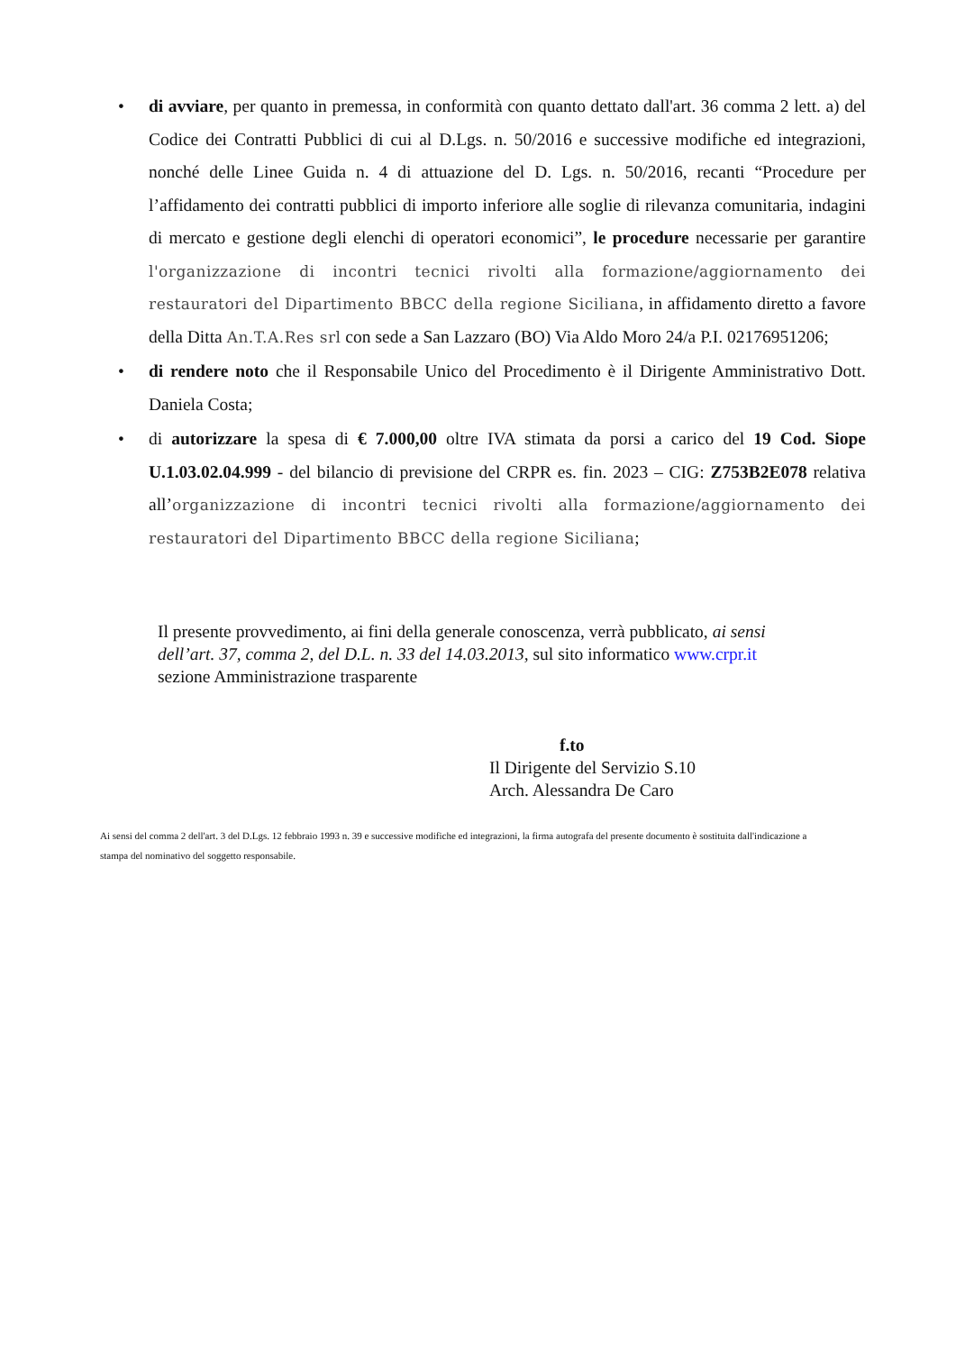• di avviare, per quanto in premessa, in conformità con quanto dettato dall'art. 36 comma 2 lett. a) del Codice dei Contratti Pubblici di cui al D.Lgs. n. 50/2016 e successive modifiche ed integrazioni, nonché delle Linee Guida n. 4 di attuazione del D. Lgs. n. 50/2016, recanti “Procedure per l’affidamento dei contratti pubblici di importo inferiore alle soglie di rilevanza comunitaria, indagini di mercato e gestione degli elenchi di operatori economici”, le procedure necessarie per garantire l'organizzazione di incontri tecnici rivolti alla formazione/aggiornamento dei restauratori del Dipartimento BBCC della regione Siciliana, in affidamento diretto a favore della Ditta An.T.A.Res srl con sede a San Lazzaro (BO) Via Aldo Moro 24/a P.I. 02176951206;
• di rendere noto che il Responsabile Unico del Procedimento è il Dirigente Amministrativo Dott. Daniela Costa;
• di autorizzare la spesa di € 7.000,00 oltre IVA stimata da porsi a carico del 19 Cod. Siope U.1.03.02.04.999 - del bilancio di previsione del CRPR es. fin. 2023 – CIG: Z753B2E078 relativa all’organizzazione di incontri tecnici rivolti alla formazione/aggiornamento dei restauratori del Dipartimento BBCC della regione Siciliana;
Il presente provvedimento, ai fini della generale conoscenza, verrà pubblicato, ai sensi dell’art. 37, comma 2, del D.L. n. 33 del 14.03.2013, sul sito informatico www.crpr.it sezione Amministrazione trasparente
f.to
Il Dirigente del Servizio S.10
Arch. Alessandra De Caro
Ai sensi del comma 2 dell'art. 3 del D.Lgs. 12 febbraio 1993 n. 39 e successive modifiche ed integrazioni, la firma autografa del presente documento è sostituita dall'indicazione a stampa del nominativo del soggetto responsabile.